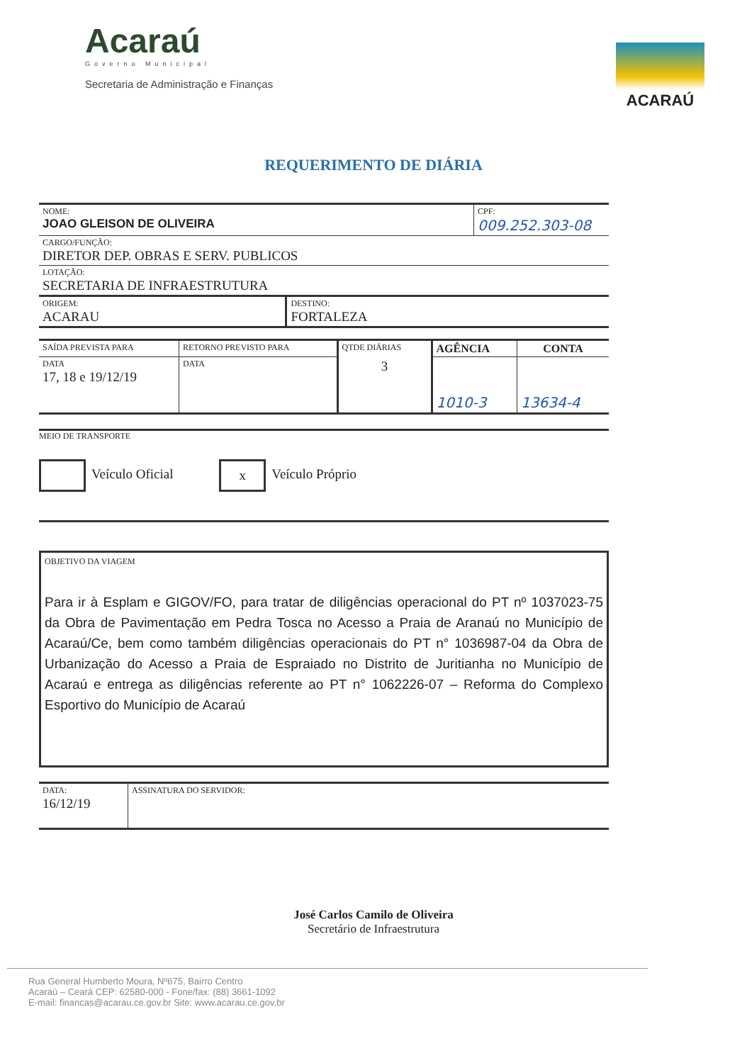Acaraú
Governo Municipal
Secretaria de Administração e Finanças
ACARAÚ
REQUERIMENTO DE DIÁRIA
| NOME: JOAO GLEISON DE OLIVEIRA | CPF: 009.252.303-08 |
| CARGO/FUNÇÃO: DIRETOR DEP. OBRAS E SERV. PUBLICOS | |
| LOTAÇÃO: SECRETARIA DE INFRAESTRUTURA | |
| ORIGEM: ACARAU | DESTINO: FORTALEZA |
| SAÍDA PREVISTA PARA | RETORNO PREVISTO PARA | QTDE DIÁRIAS | AGÊNCIA | CONTA |
| DATA 17, 18 e 19/12/19 | DATA | 3 | 1010-3 | 13634-4 |
MEIO DE TRANSPORTE
Veículo Oficial x Veículo Próprio
OBJETIVO DA VIAGEM
Para ir à Esplam e GIGOV/FO, para tratar de diligências operacional do PT nº 1037023-75 da Obra de Pavimentação em Pedra Tosca no Acesso a Praia de Aranaú no Município de Acaraú/Ce, bem como também diligências operacionais do PT n° 1036987-04 da Obra de Urbanização do Acesso a Praia de Espraiado no Distrito de Juritianha no Município de Acaraú e entrega as diligências referente ao PT n° 1062226-07 – Reforma do Complexo Esportivo do Município de Acaraú
| DATA: 16/12/19 | ASSINATURA DO SERVIDOR: |
José Carlos Camilo de Oliveira
Secretário de Infraestrutura
Rua General Humberto Moura, Nº675, Bairro Centro
Acaraú – Ceará CEP: 62580-000 - Fone/fax: (88) 3661-1092
E-mail: financas@acarau.ce.gov.br Site: www.acarau.ce.gov.br